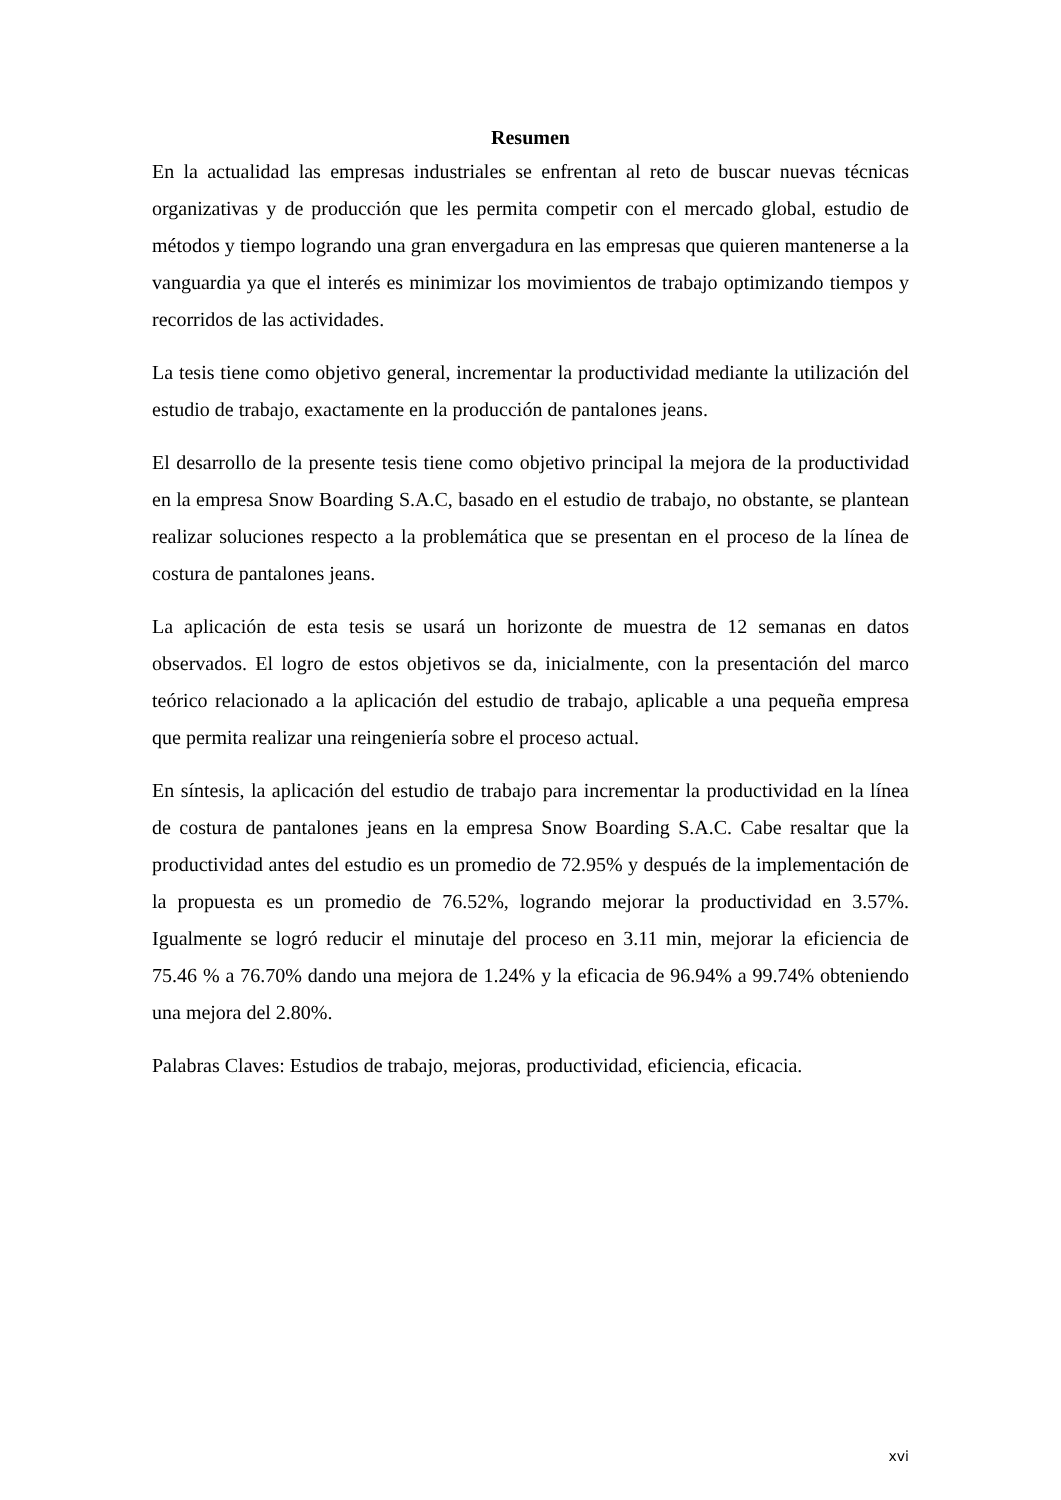Resumen
En la actualidad las empresas industriales se enfrentan al reto de buscar nuevas técnicas organizativas y de producción que les permita competir con el mercado global, estudio de métodos y tiempo logrando una gran envergadura en las empresas que quieren mantenerse a la vanguardia ya que el interés es minimizar los movimientos de trabajo optimizando tiempos y recorridos de las actividades.
La tesis tiene como objetivo general, incrementar la productividad mediante la utilización del estudio de trabajo, exactamente en la producción de pantalones jeans.
El desarrollo de la presente tesis tiene como objetivo principal la mejora de la productividad en la empresa Snow Boarding S.A.C, basado en el estudio de trabajo, no obstante, se plantean realizar soluciones respecto a la problemática que se presentan en el proceso de la línea de costura de pantalones jeans.
La aplicación de esta tesis se usará un horizonte de muestra de 12 semanas en datos observados. El logro de estos objetivos se da, inicialmente, con la presentación del marco teórico relacionado a la aplicación del estudio de trabajo, aplicable a una pequeña empresa que permita realizar una reingeniería sobre el proceso actual.
En síntesis, la aplicación del estudio de trabajo para incrementar la productividad en la línea de costura de pantalones jeans en la empresa Snow Boarding S.A.C. Cabe resaltar que la productividad antes del estudio es un promedio de 72.95% y después de la implementación de la propuesta es un promedio de 76.52%, logrando mejorar la productividad en 3.57%. Igualmente se logró reducir el minutaje del proceso en 3.11 min, mejorar la eficiencia de 75.46 % a 76.70% dando una mejora de 1.24% y la eficacia de 96.94% a 99.74% obteniendo una mejora del 2.80%.
Palabras Claves: Estudios de trabajo, mejoras, productividad, eficiencia, eficacia.
xvi